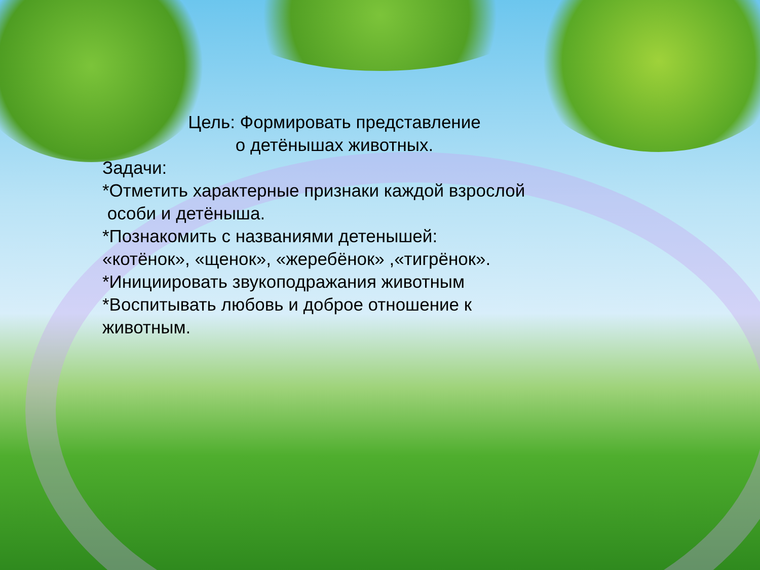Цель: Формировать представление
о детёнышах животных.
Задачи:
*Отметить характерные признаки каждой взрослой
особи и детёныша.
*Познакомить с названиями детенышей:
«котёнок», «щенок», «жеребёнок» ,«тигрёнок».
*Инициировать звукоподражания животным
*Воспитывать любовь и доброе отношение к
животным.